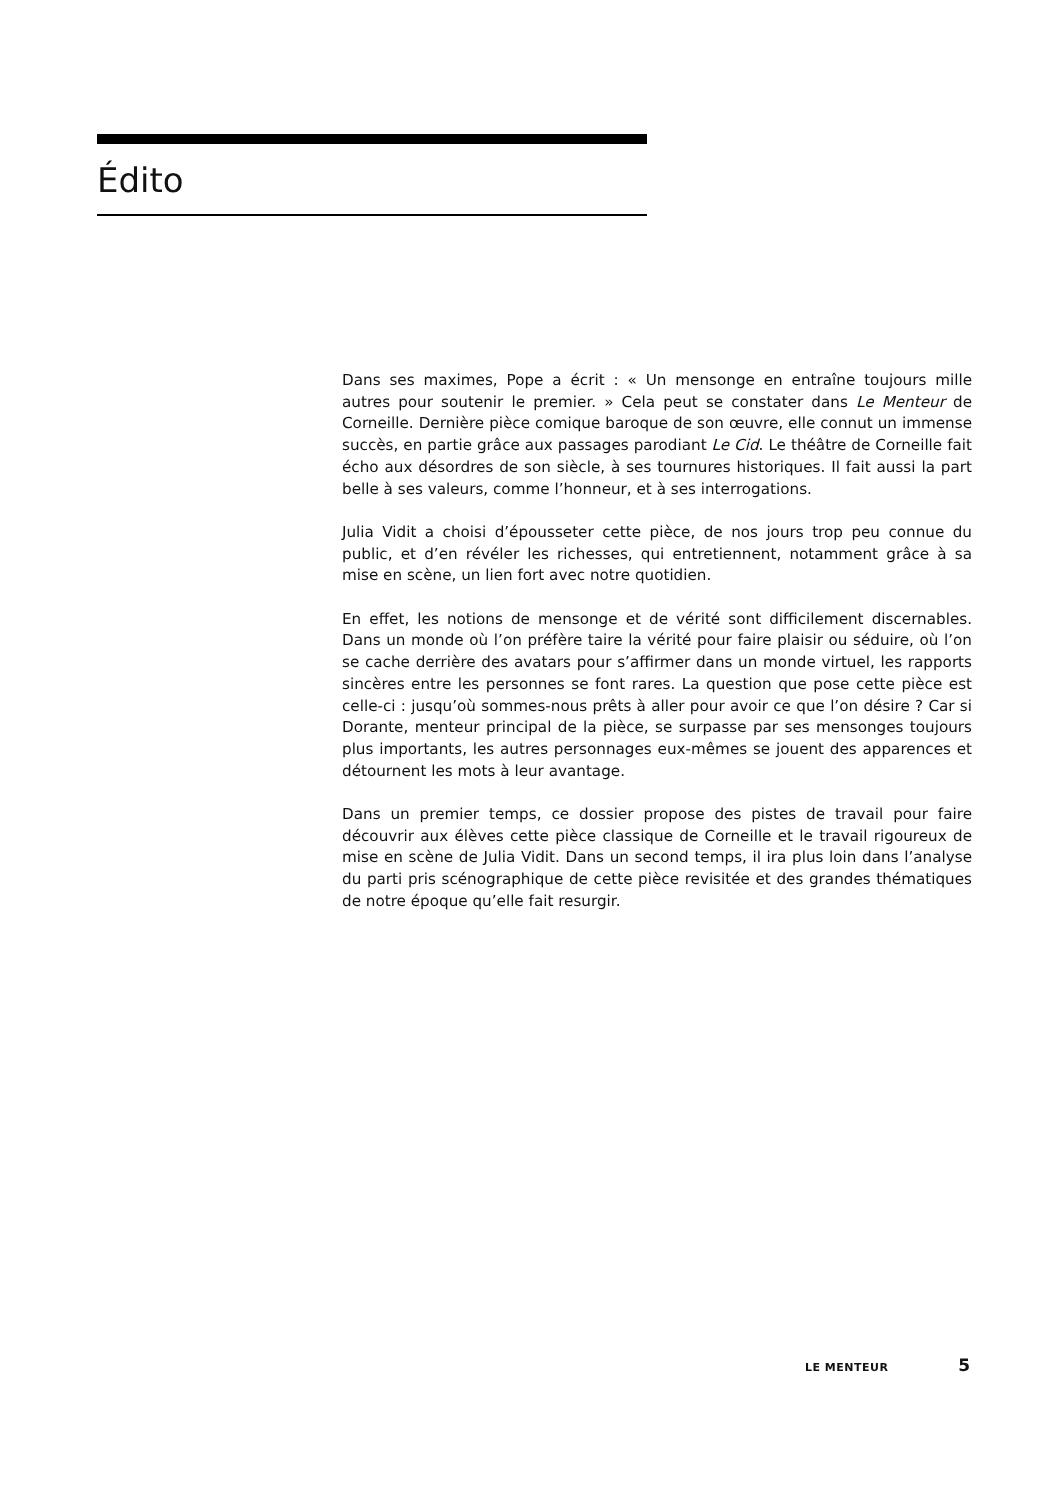Édito
Dans ses maximes, Pope a écrit : « Un mensonge en entraîne toujours mille autres pour soutenir le premier. » Cela peut se constater dans Le Menteur de Corneille. Dernière pièce comique baroque de son œuvre, elle connut un immense succès, en partie grâce aux passages parodiant Le Cid. Le théâtre de Corneille fait écho aux désordres de son siècle, à ses tournures historiques. Il fait aussi la part belle à ses valeurs, comme l’honneur, et à ses interrogations.
Julia Vidit a choisi d’épousseter cette pièce, de nos jours trop peu connue du public, et d’en révéler les richesses, qui entretiennent, notamment grâce à sa mise en scène, un lien fort avec notre quotidien.
En effet, les notions de mensonge et de vérité sont difficilement discernables. Dans un monde où l’on préfère taire la vérité pour faire plaisir ou séduire, où l’on se cache derrière des avatars pour s’affirmer dans un monde virtuel, les rapports sincères entre les personnes se font rares. La question que pose cette pièce est celle-ci : jusqu’où sommes-nous prêts à aller pour avoir ce que l’on désire ? Car si Dorante, menteur principal de la pièce, se surpasse par ses mensonges toujours plus importants, les autres personnages eux-mêmes se jouent des apparences et détournent les mots à leur avantage.
Dans un premier temps, ce dossier propose des pistes de travail pour faire découvrir aux élèves cette pièce classique de Corneille et le travail rigoureux de mise en scène de Julia Vidit. Dans un second temps, il ira plus loin dans l’analyse du parti pris scénographique de cette pièce revisitée et des grandes thématiques de notre époque qu’elle fait resurgir.
LE MENTEUR 5